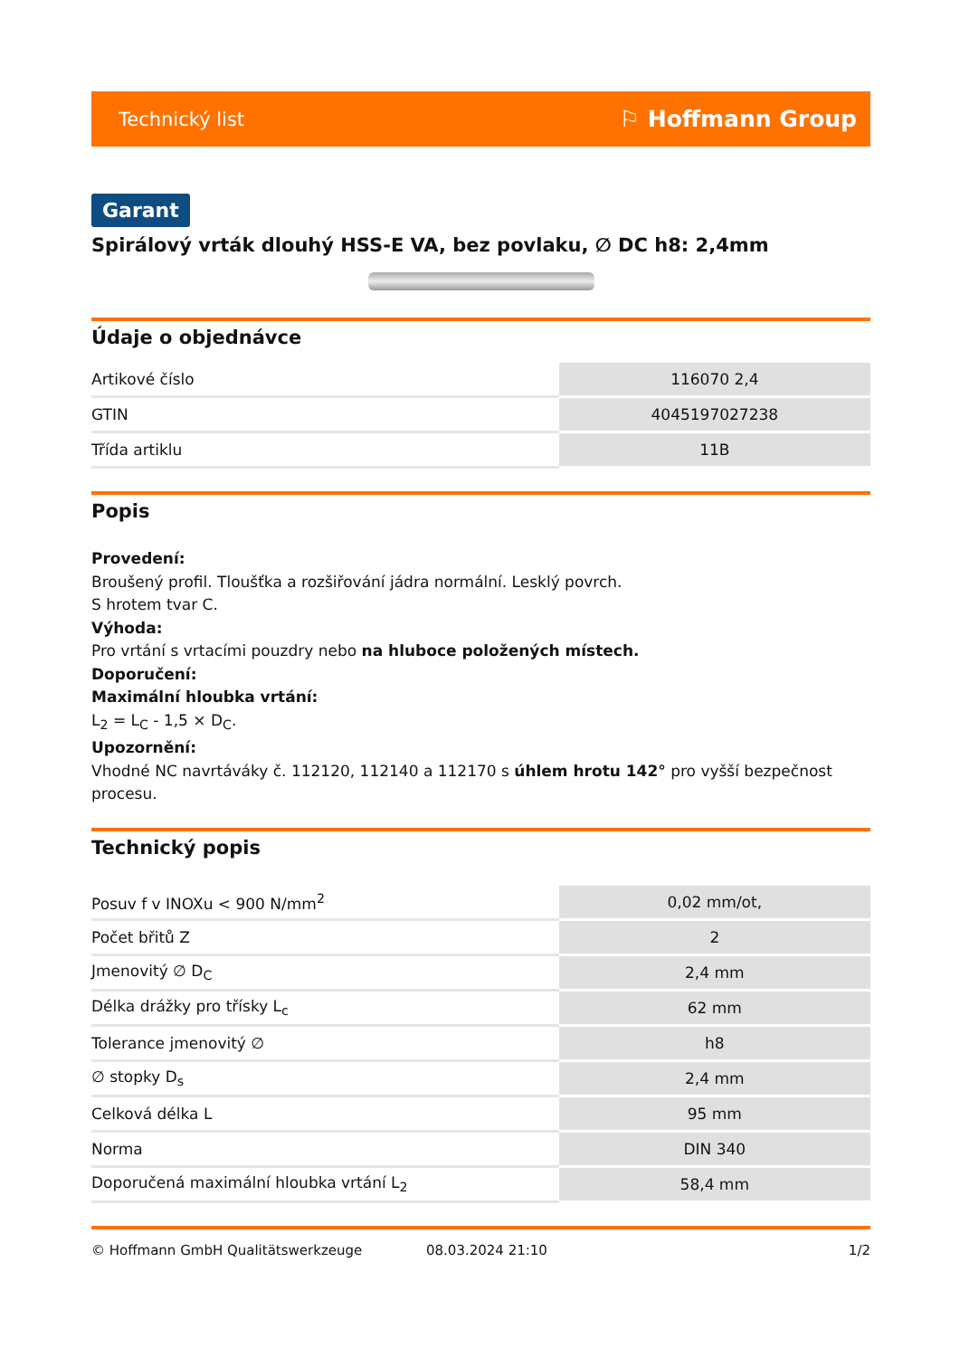Technický list ⚐ Hoffmann Group
Garant
Spirálový vrták dlouhý HSS-E VA, bez povlaku, ∅ DC h8: 2,4mm
Údaje o objednávce
| Artikové číslo | 116070 2,4 |
| GTIN | 4045197027238 |
| Třída artiklu | 11B |
Popis
Provedení:
Broušený profil. Tloušťka a rozšiřování jádra normální. Lesklý povrch.
S hrotem tvar C.
Výhoda:
Pro vrtání s vrtacími pouzdry nebo na hluboce položených místech.
Doporučení:
Maximální hloubka vrtání:
L<sub>2</sub> = L<sub>C</sub> - 1,5 × D<sub>C</sub>.
Upozornění:
Vhodné NC navrtáváky č. 112120, 112140 a 112170 s úhlem hrotu 142° pro vyšší bezpečnost procesu.
Technický popis
| Posuv f v INOXu < 900 N/mm<sup>2</sup> | 0,02 mm/ot, |
| Počet břitů Z | 2 |
| Jmenovitý ∅ D<sub>C</sub> | 2,4 mm |
| Délka drážky pro třísky L<sub>c</sub> | 62 mm |
| Tolerance jmenovitý ∅ | h8 |
| ∅ stopky D<sub>s</sub> | 2,4 mm |
| Celková délka L | 95 mm |
| Norma | DIN 340 |
| Doporučená maximální hloubka vrtání L<sub>2</sub> | 58,4 mm |
© Hoffmann GmbH Qualitätswerkzeuge 08.03.2024 21:10 1/2